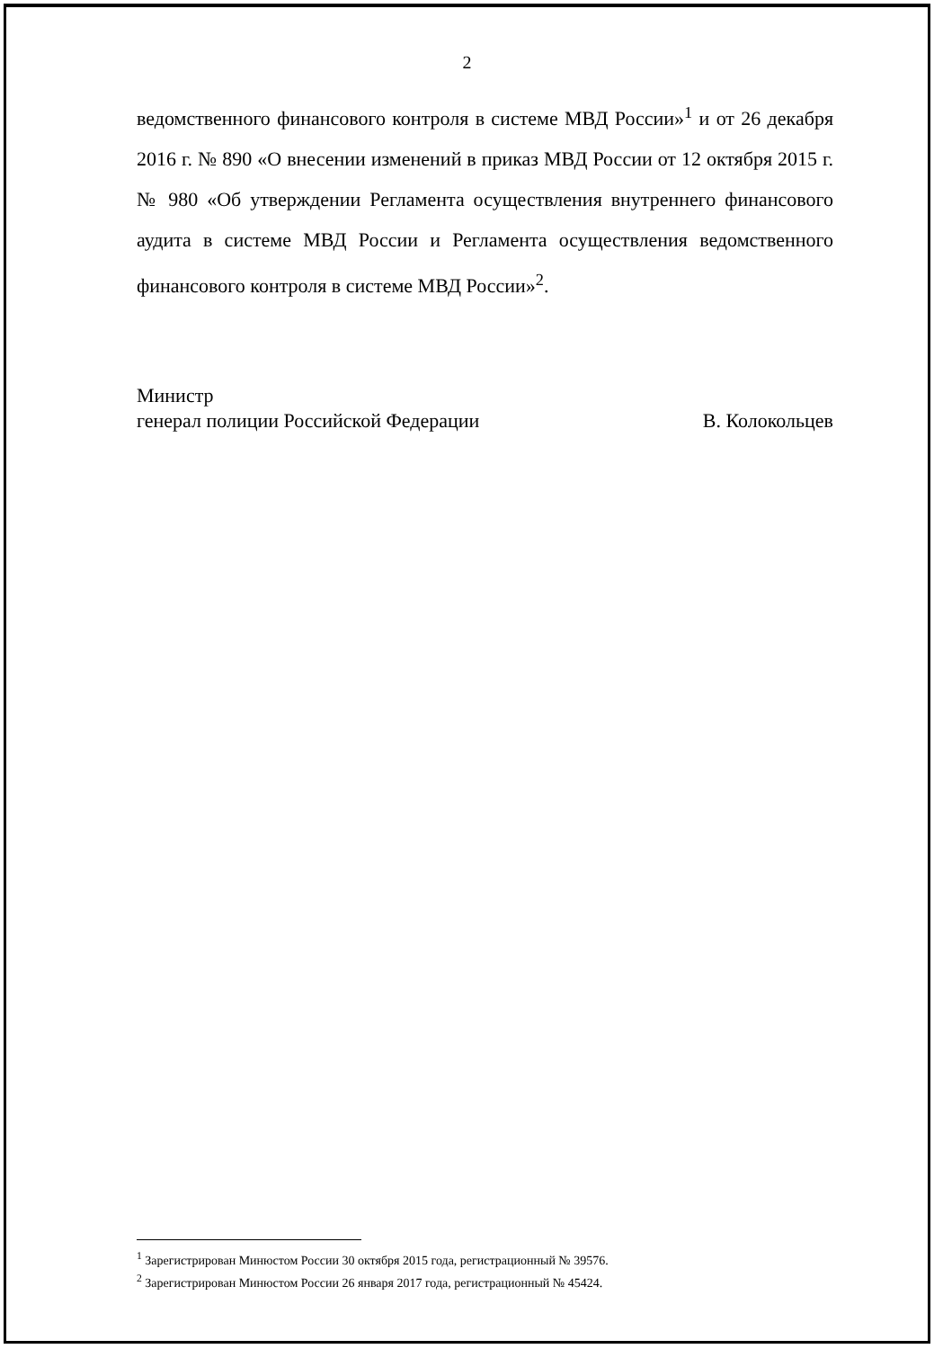2
ведомственного финансового контроля в системе МВД России»<sup>1</sup> и от 26 декабря 2016 г. № 890 «О внесении изменений в приказ МВД России от 12 октября 2015 г. № 980 «Об утверждении Регламента осуществления внутреннего финансового аудита в системе МВД России и Регламента осуществления ведомственного финансового контроля в системе МВД России»<sup>2</sup>.
Министр
генерал полиции Российской Федерации
В. Колокольцев
<sup>1</sup> Зарегистрирован Минюстом России 30 октября 2015 года, регистрационный № 39576.
<sup>2</sup> Зарегистрирован Минюстом России 26 января 2017 года, регистрационный № 45424.